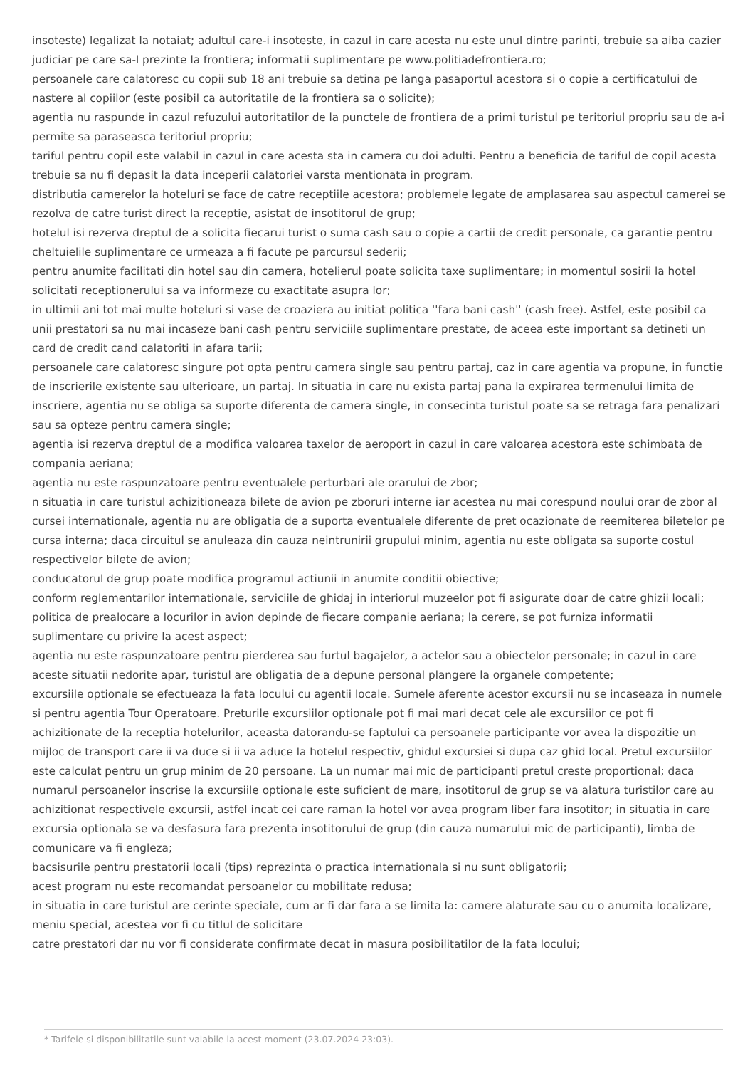insoteste) legalizat la notaiat; adultul care-i insoteste, in cazul in care acesta nu este unul dintre parinti, trebuie sa aiba cazier judiciar pe care sa-l prezinte la frontiera; informatii suplimentare pe www.politiadefrontiera.ro;
persoanele care calatoresc cu copii sub 18 ani trebuie sa detina pe langa pasaportul acestora si o copie a certificatului de nastere al copiilor (este posibil ca autoritatile de la frontiera sa o solicite);
agentia nu raspunde in cazul refuzului autoritatilor de la punctele de frontiera de a primi turistul pe teritoriul propriu sau de a-i permite sa paraseasca teritoriul propriu;
tariful pentru copil este valabil in cazul in care acesta sta in camera cu doi adulti. Pentru a beneficia de tariful de copil acesta trebuie sa nu fi depasit la data inceperii calatoriei varsta mentionata in program.
distributia camerelor la hoteluri se face de catre receptiile acestora; problemele legate de amplasarea sau aspectul camerei se rezolva de catre turist direct la receptie, asistat de insotitorul de grup;
hotelul isi rezerva dreptul de a solicita fiecarui turist o suma cash sau o copie a cartii de credit personale, ca garantie pentru cheltuielile suplimentare ce urmeaza a fi facute pe parcursul sederii;
pentru anumite facilitati din hotel sau din camera, hotelierul poate solicita taxe suplimentare; in momentul sosirii la hotel solicitati receptionerului sa va informeze cu exactitate asupra lor;
in ultimii ani tot mai multe hoteluri si vase de croaziera au initiat politica ''fara bani cash'' (cash free). Astfel, este posibil ca unii prestatori sa nu mai incaseze bani cash pentru serviciile suplimentare prestate, de aceea este important sa detineti un card de credit cand calatoriti in afara tarii;
persoanele care calatoresc singure pot opta pentru camera single sau pentru partaj, caz in care agentia va propune, in functie de inscrierile existente sau ulterioare, un partaj. In situatia in care nu exista partaj pana la expirarea termenului limita de inscriere, agentia nu se obliga sa suporte diferenta de camera single, in consecinta turistul poate sa se retraga fara penalizari sau sa opteze pentru camera single;
agentia isi rezerva dreptul de a modifica valoarea taxelor de aeroport in cazul in care valoarea acestora este schimbata de compania aeriana;
agentia nu este raspunzatoare pentru eventualele perturbari ale orarului de zbor;
n situatia in care turistul achizitioneaza bilete de avion pe zboruri interne iar acestea nu mai corespund noului orar de zbor al cursei internationale, agentia nu are obligatia de a suporta eventualele diferente de pret ocazionate de reemiterea biletelor pe cursa interna; daca circuitul se anuleaza din cauza neintrunirii grupului minim, agentia nu este obligata sa suporte costul respectivelor bilete de avion;
conducatorul de grup poate modifica programul actiunii in anumite conditii obiective;
conform reglementarilor internationale, serviciile de ghidaj in interiorul muzeelor pot fi asigurate doar de catre ghizii locali;
politica de prealocare a locurilor in avion depinde de fiecare companie aeriana; la cerere, se pot furniza informatii suplimentare cu privire la acest aspect;
agentia nu este raspunzatoare pentru pierderea sau furtul bagajelor, a actelor sau a obiectelor personale; in cazul in care aceste situatii nedorite apar, turistul are obligatia de a depune personal plangere la organele competente;
excursiile optionale se efectueaza la fata locului cu agentii locale. Sumele aferente acestor excursii nu se incaseaza in numele si pentru agentia Tour Operatoare. Preturile excursiilor optionale pot fi mai mari decat cele ale excursiilor ce pot fi achizitionate de la receptia hotelurilor, aceasta datorandu-se faptului ca persoanele participante vor avea la dispozitie un mijloc de transport care ii va duce si ii va aduce la hotelul respectiv, ghidul excursiei si dupa caz ghid local. Pretul excursiilor este calculat pentru un grup minim de 20 persoane. La un numar mai mic de participanti pretul creste proportional; daca numarul persoanelor inscrise la excursiile optionale este suficient de mare, insotitorul de grup se va alatura turistilor care au achizitionat respectivele excursii, astfel incat cei care raman la hotel vor avea program liber fara insotitor; in situatia in care excursia optionala se va desfasura fara prezenta insotitorului de grup (din cauza numarului mic de participanti), limba de comunicare va fi engleza;
bacsisurile pentru prestatorii locali (tips) reprezinta o practica internationala si nu sunt obligatorii;
acest program nu este recomandat persoanelor cu mobilitate redusa;
in situatia in care turistul are cerinte speciale, cum ar fi dar fara a se limita la: camere alaturate sau cu o anumita localizare, meniu special, acestea vor fi cu titlul de solicitare
catre prestatori dar nu vor fi considerate confirmate decat in masura posibilitatilor de la fata locului;
* Tarifele si disponibilitatile sunt valabile la acest moment (23.07.2024 23:03).